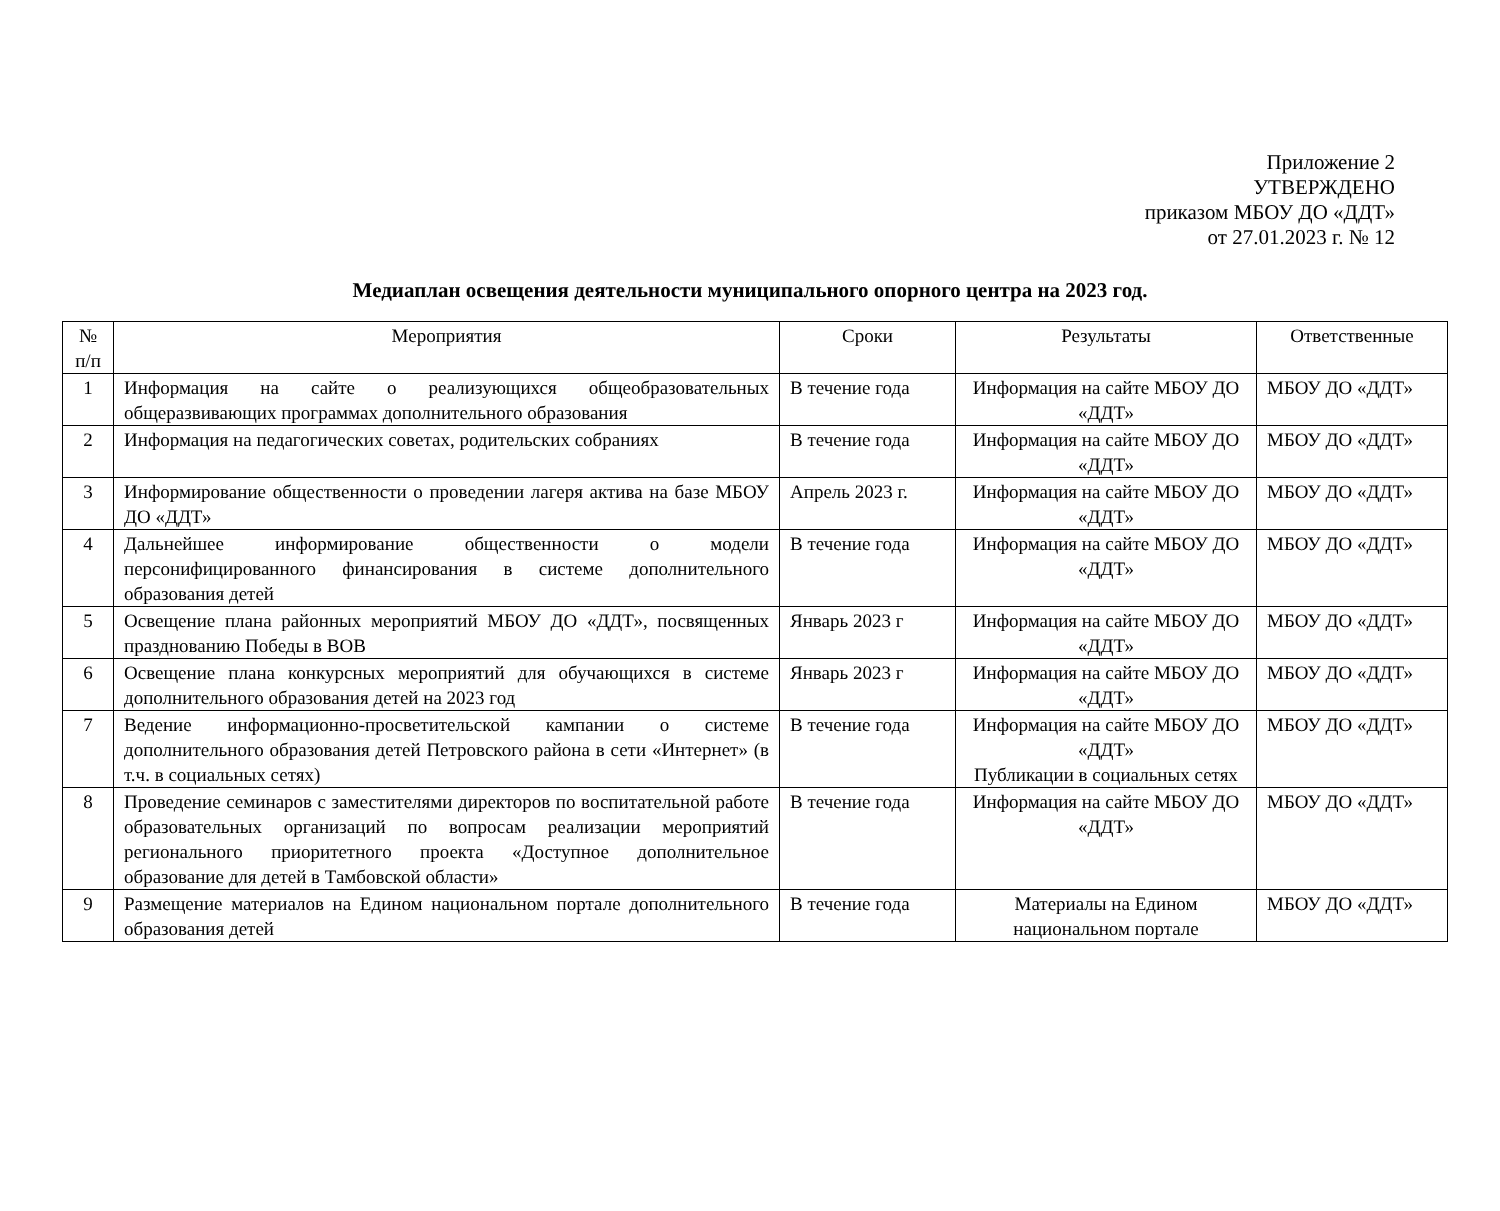Приложение 2
УТВЕРЖДЕНО
приказом МБОУ ДО «ДДТ»
от 27.01.2023 г. № 12
Медиаплан освещения деятельности муниципального опорного центра на 2023 год.
| № п/п | Мероприятия | Сроки | Результаты | Ответственные |
| --- | --- | --- | --- | --- |
| 1 | Информация на сайте о реализующихся общеобразовательных общеразвивающих программах дополнительного образования | В течение года | Информация на сайте МБОУ ДО «ДДТ» | МБОУ ДО «ДДТ» |
| 2 | Информация на педагогических советах, родительских собраниях | В течение года | Информация на сайте МБОУ ДО «ДДТ» | МБОУ ДО «ДДТ» |
| 3 | Информирование общественности о проведении лагеря актива на базе МБОУ ДО «ДДТ» | Апрель 2023 г. | Информация на сайте МБОУ ДО «ДДТ» | МБОУ ДО «ДДТ» |
| 4 | Дальнейшее информирование общественности о модели персонифицированного финансирования в системе дополнительного образования детей | В течение года | Информация на сайте МБОУ ДО «ДДТ» | МБОУ ДО «ДДТ» |
| 5 | Освещение плана районных мероприятий МБОУ ДО «ДДТ», посвященных празднованию Победы в ВОВ | Январь 2023 г | Информация на сайте МБОУ ДО «ДДТ» | МБОУ ДО «ДДТ» |
| 6 | Освещение плана конкурсных мероприятий для обучающихся в системе дополнительного образования детей на 2023 год | Январь 2023 г | Информация на сайте МБОУ ДО «ДДТ» | МБОУ ДО «ДДТ» |
| 7 | Ведение информационно-просветительской кампании о системе дополнительного образования детей Петровского района в сети «Интернет» (в т.ч. в социальных сетях) | В течение года | Информация на сайте МБОУ ДО «ДДТ» Публикации в социальных сетях | МБОУ ДО «ДДТ» |
| 8 | Проведение семинаров с заместителями директоров по воспитательной работе образовательных организаций по вопросам реализации мероприятий регионального приоритетного проекта «Доступное дополнительное образование для детей в Тамбовской области» | В течение года | Информация на сайте МБОУ ДО «ДДТ» | МБОУ ДО «ДДТ» |
| 9 | Размещение материалов на Едином национальном портале дополнительного образования детей | В течение года | Материалы на Едином национальном портале | МБОУ ДО «ДДТ» |